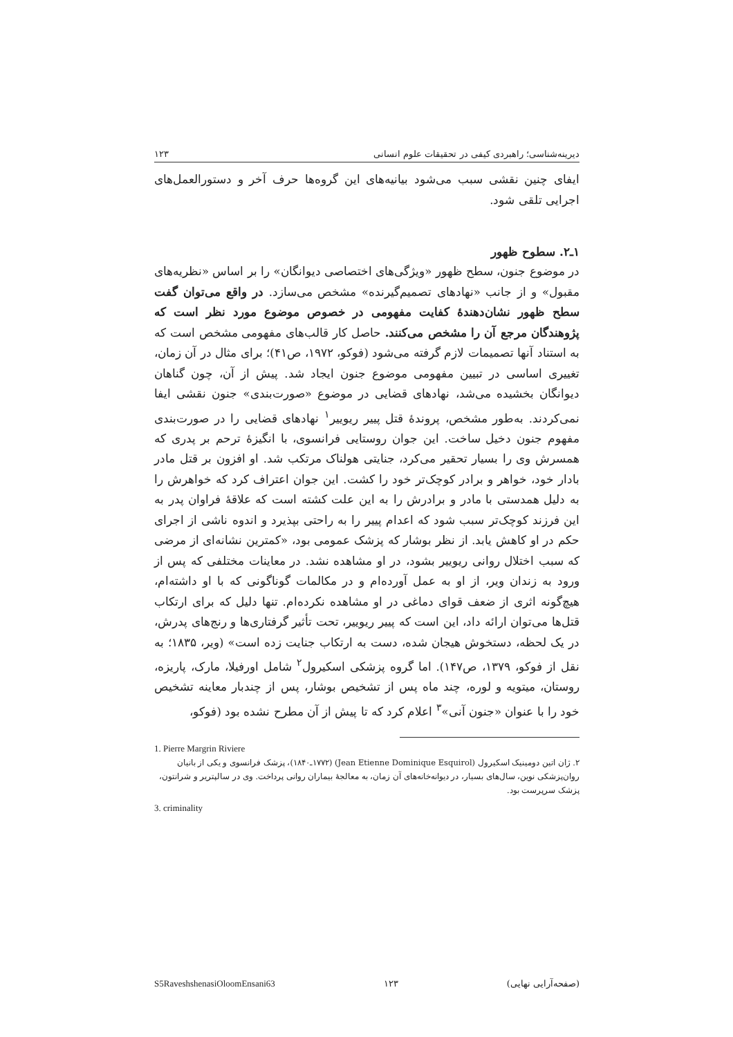دیرینه‌شناسی؛ راهبردی کیفی در تحقیقات علوم انسانی ۱۲۳
ایفای چنین نقشی سبب می‌شود بیانیه‌های این گروه‌ها حرف آخر و دستورالعمل‌های اجرایی تلقی شود.
۱ـ۲. سطوح ظهور
در موضوع جنون، سطح ظهور «ویژگی‌های اختصاصی دیوانگان» را بر اساس «نظریه‌های مقبول» و از جانب «نهادهای تصمیم‌گیرنده» مشخص می‌سازد. در واقع می‌توان گفت سطح ظهور نشان‌دهندهٔ کفایت مفهومی در خصوص موضوع مورد نظر است که پژوهندگان مرجع آن را مشخص می‌کنند. حاصل کار قالب‌های مفهومی مشخص است که به استناد آنها تصمیمات لازم گرفته می‌شود (فوکو، ۱۹۷۲، ص۴۱)؛ برای مثال در آن زمان، تغییری اساسی در تبیین مفهومی موضوع جنون ایجاد شد. پیش از آن، چون گناهان دیوانگان بخشیده می‌شد، نهادهای قضایی در موضوع «صورت‌بندی» جنون نقشی ایفا نمی‌کردند. به‌طور مشخص، پروندهٔ قتل پییر ریوییر<sup>۱</sup> نهادهای قضایی را در صورت‌بندی مفهوم جنون دخیل ساخت. این جوان روستایی فرانسوی، با انگیزهٔ ترحم بر پدری که همسرش وی را بسیار تحقیر می‌کرد، جنایتی هولناک مرتکب شد. او افزون بر قتل مادر بادار خود، خواهر و برادر کوچک‌تر خود را کشت. این جوان اعتراف کرد که خواهرش را به دلیل همدستی با مادر و برادرش را به این علت کشته است که علاقهٔ فراوان پدر به این فرزند کوچک‌تر سبب شود که اعدام پییر را به راحتی بپذیرد و اندوه ناشی از اجرای حکم در او کاهش یابد. از نظر بوشار که پزشک عمومی بود، «کمترین نشانه‌ای از مرضی که سبب اختلال روانی ریوییر بشود، در او مشاهده نشد. در معاینات مختلفی که پس از ورود به زندان ویر، از او به عمل آورده‌ام و در مکالمات گوناگونی که با او داشته‌ام، هیچ‌گونه اثری از ضعف قوای دماغی در او مشاهده نکرده‌ام. تنها دلیل که برای ارتکاب قتل‌ها می‌توان ارائه داد، این است که پییر ریوییر، تحت تأثیر گرفتاری‌ها و رنج‌های پدرش، در یک لحظه، دستخوش هیجان شده، دست به ارتکاب جنایت زده است» (ویر، ۱۸۳۵؛ به نقل از فوکو، ۱۳۷۹، ص۱۴۷). اما گروه پزشکی اسکیرول<sup>۲</sup> شامل اورفیلا، مارک، پاریزه، روستان، میتویه و لوره، چند ماه پس از تشخیص بوشار، پس از چندبار معاینه تشخیص خود را با عنوان «جنون آنی»<sup>۳</sup> اعلام کرد که تا پیش از آن مطرح نشده بود (فوکو،
1. Pierre Margrin Riviere
۲. ژان اتین دومینیک اسکیرول (Jean Etienne Dominique Esquirol) (۱۷۷۲ـ۱۸۴۰)، پزشک فرانسوی و یکی از بانیان روان‌پزشکی نوین، سال‌های بسیار، در دیوانه‌خانه‌های آن زمان، به معالجهٔ بیماران روانی پرداخت. وی در سالپتریر و شرانتون، پزشک سرپرست بود.
3. criminality
S5RaveshshenasiOloomEnsani63 ۱۲۳ (صفحه‌آرایی نهایی)